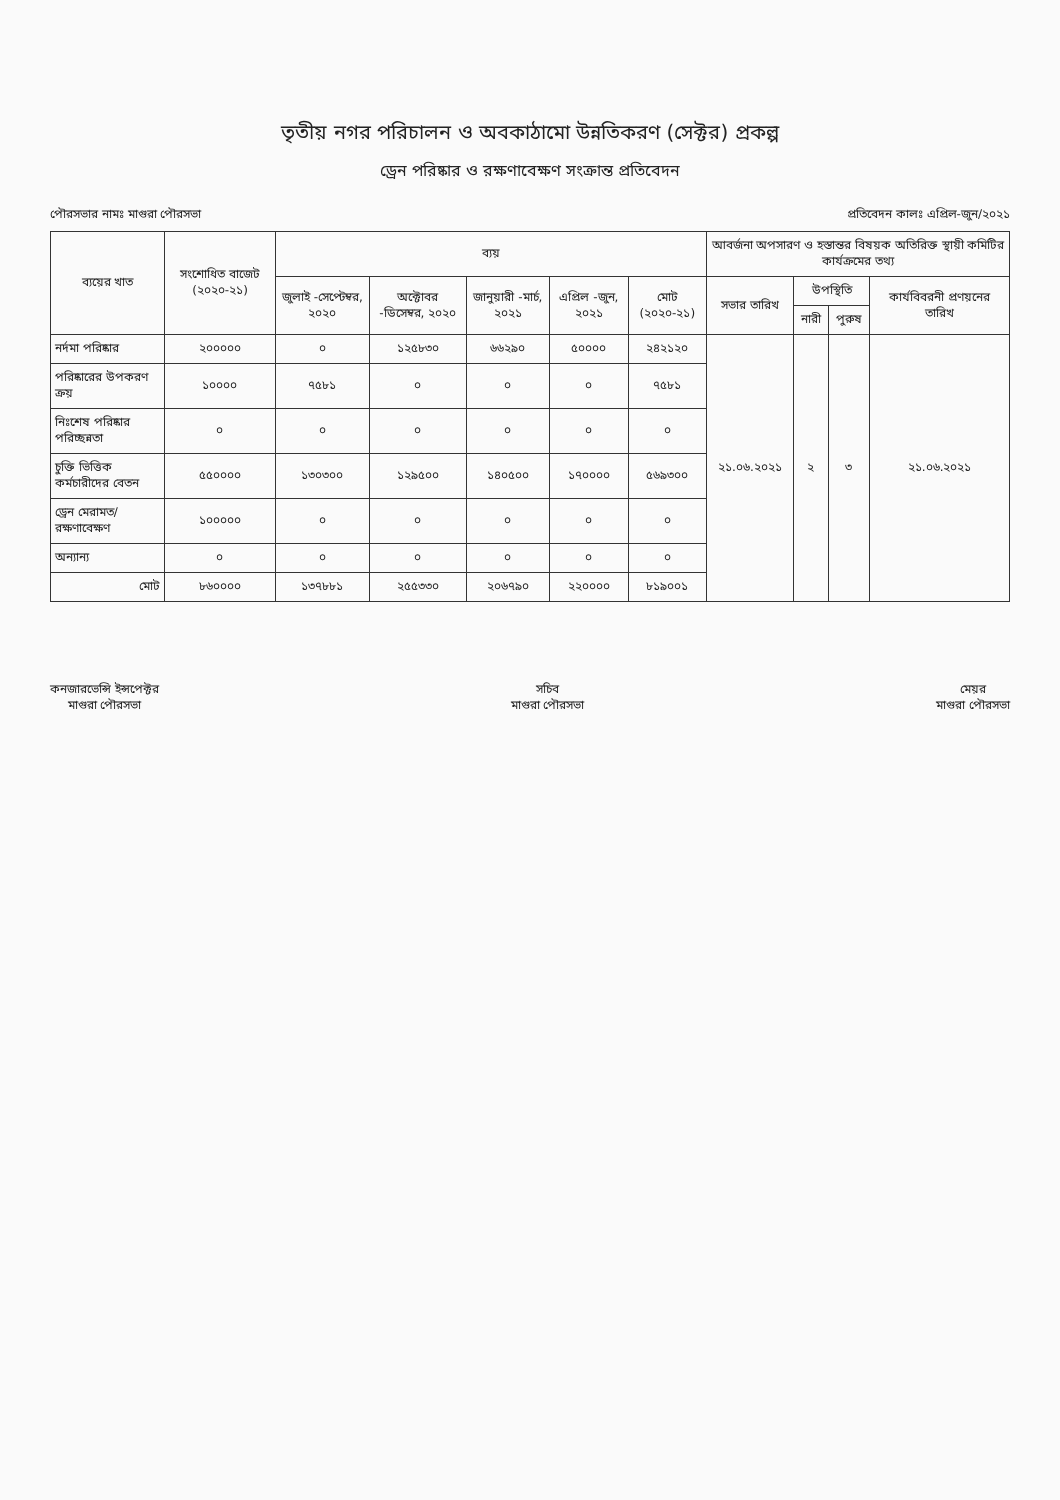তৃতীয় নগর পরিচালন ও অবকাঠামো উন্নতিকরণ (সেক্টর) প্রকল্প
ড্রেন পরিষ্কার ও রক্ষণাবেক্ষণ সংক্রান্ত প্রতিবেদন
পৌরসভার নামঃ মাগুরা পৌরসভা প্রতিবেদন কালঃ এপ্রিল-জুন/২০২১
| ব্যয়ের খাত | সংশোধিত বাজেট (২০২০-২১) | ব্যয় | | | | | আবর্জনা অপসারণ ও হস্তান্তর বিষয়ক অতিরিক্ত স্থায়ী কমিটির কার্যক্রমের তথ্য | | | |
| --- | --- | --- | --- | --- | --- | --- | --- | --- | --- | --- |
| | | জুলাই -সেপ্টেম্বর, ২০২০ | অক্টোবর -ডিসেম্বর, ২০২০ | জানুয়ারী -মার্চ, ২০২১ | এপ্রিল -জুন, ২০২১ | মোট (২০২০-২১) | সভার তারিখ | উপস্থিতি | | কার্যবিবরনী প্রণয়নের তারিখ |
| | | | | | | | | নারী | পুরুষ | |
| নর্দমা পরিষ্কার | ২০০০০০ | ০ | ১২৫৮৩০ | ৬৬২৯০ | ৫০০০০ | ২৪২১২০ | ২১.০৬.২০২১ | ২ | ৩ | ২১.০৬.২০২১ |
| পরিষ্কারের উপকরণ ক্রয় | ১০০০০ | ৭৫৮১ | ০ | ০ | ০ | ৭৫৮১ | | | | |
| নিঃশেষ পরিষ্কার পরিচ্ছন্নতা | ০ | ০ | ০ | ০ | ০ | ০ | | | | |
| চুক্তি ভিত্তিক কর্মচারীদের বেতন | ৫৫০০০০ | ১৩০৩০০ | ১২৯৫০০ | ১৪০৫০০ | ১৭০০০০ | ৫৬৯৩০০ | | | | |
| ড্রেন মেরামত/রক্ষণাবেক্ষণ | ১০০০০০ | ০ | ০ | ০ | ০ | ০ | | | | |
| অন্যান্য | ০ | ০ | ০ | ০ | ০ | ০ | | | | |
| মোট | ৮৬০০০০ | ১৩৭৮৮১ | ২৫৫৩৩০ | ২০৬৭৯০ | ২২০০০০ | ৮১৯০০১ | | | | |
কনজারভেন্সি ইন্সপেক্টর
মাগুরা পৌরসভা
সচিব
মাগুরা পৌরসভা
মেয়র
মাগুরা পৌরসভা